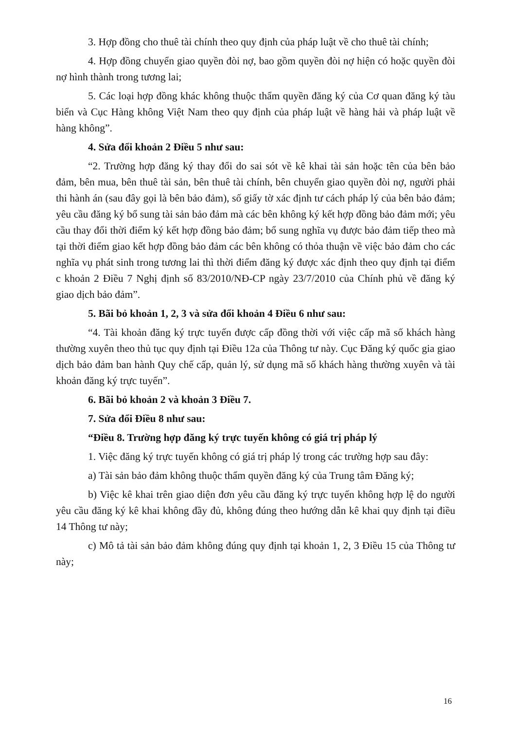3. Hợp đồng cho thuê tài chính theo quy định của pháp luật về cho thuê tài chính;
4. Hợp đồng chuyển giao quyền đòi nợ, bao gồm quyền đòi nợ hiện có hoặc quyền đòi nợ hình thành trong tương lai;
5. Các loại hợp đồng khác không thuộc thẩm quyền đăng ký của Cơ quan đăng ký tàu biển và Cục Hàng không Việt Nam theo quy định của pháp luật về hàng hải và pháp luật về hàng không”.
4. Sửa đổi khoản 2 Điều 5 như sau:
“2. Trường hợp đăng ký thay đổi do sai sót về kê khai tài sản hoặc tên của bên bảo đảm, bên mua, bên thuê tài sản, bên thuê tài chính, bên chuyển giao quyền đòi nợ, người phải thi hành án (sau đây gọi là bên bảo đảm), số giấy tờ xác định tư cách pháp lý của bên bảo đảm; yêu cầu đăng ký bổ sung tài sản bảo đảm mà các bên không ký kết hợp đồng bảo đảm mới; yêu cầu thay đổi thời điểm ký kết hợp đồng bảo đảm; bổ sung nghĩa vụ được bảo đảm tiếp theo mà tại thời điểm giao kết hợp đồng bảo đảm các bên không có thỏa thuận về việc bảo đảm cho các nghĩa vụ phát sinh trong tương lai thì thời điểm đăng ký được xác định theo quy định tại điểm c khoản 2 Điều 7 Nghị định số 83/2010/NĐ-CP ngày 23/7/2010 của Chính phủ về đăng ký giao dịch bảo đảm”.
5. Bãi bỏ khoản 1, 2, 3 và sửa đổi khoản 4 Điều 6 như sau:
“4. Tài khoản đăng ký trực tuyến được cấp đồng thời với việc cấp mã số khách hàng thường xuyên theo thủ tục quy định tại Điều 12a của Thông tư này. Cục Đăng ký quốc gia giao dịch bảo đảm ban hành Quy chế cấp, quản lý, sử dụng mã số khách hàng thường xuyên và tài khoản đăng ký trực tuyến”.
6. Bãi bỏ khoản 2 và khoản 3 Điều 7.
7. Sửa đổi Điều 8 như sau:
“Điều 8. Trường hợp đăng ký trực tuyến không có giá trị pháp lý
1. Việc đăng ký trực tuyến không có giá trị pháp lý trong các trường hợp sau đây:
a) Tài sản bảo đảm không thuộc thẩm quyền đăng ký của Trung tâm Đăng ký;
b) Việc kê khai trên giao diện đơn yêu cầu đăng ký trực tuyến không hợp lệ do người yêu cầu đăng ký kê khai không đầy đủ, không đúng theo hướng dẫn kê khai quy định tại điều 14 Thông tư này;
c) Mô tả tài sản bảo đảm không đúng quy định tại khoản 1, 2, 3 Điều 15 của Thông tư này;
16